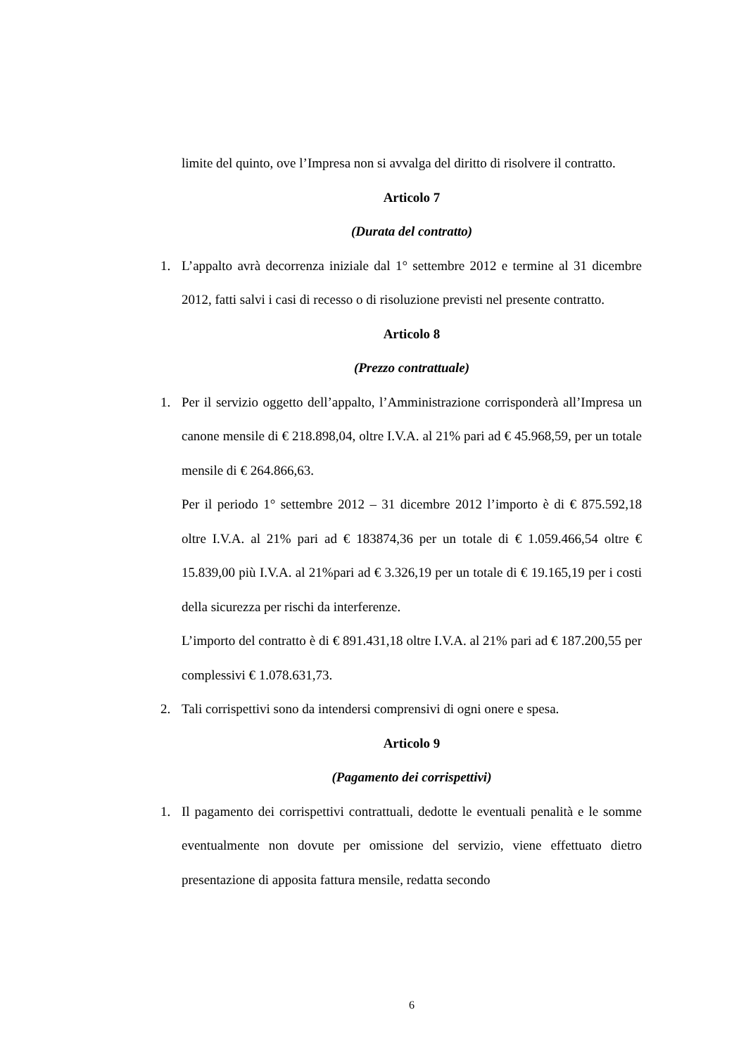limite del quinto, ove l’Impresa non si avvalga del diritto di risolvere il contratto.
Articolo 7
(Durata del contratto)
1. L’appalto avrà decorrenza iniziale dal 1° settembre 2012 e termine al 31 dicembre 2012, fatti salvi i casi di recesso o di risoluzione previsti nel presente contratto.
Articolo 8
(Prezzo contrattuale)
1. Per il servizio oggetto dell’appalto, l’Amministrazione corrisponderà all’Impresa un canone mensile di € 218.898,04, oltre I.V.A. al 21% pari ad € 45.968,59, per un totale mensile di € 264.866,63.
Per il periodo 1° settembre 2012 – 31 dicembre 2012 l’importo è di € 875.592,18 oltre I.V.A. al 21% pari ad € 183874,36 per un totale di € 1.059.466,54 oltre € 15.839,00 più I.V.A. al 21%pari ad € 3.326,19 per un totale di € 19.165,19 per i costi della sicurezza per rischi da interferenze.
L’importo del contratto è di € 891.431,18 oltre I.V.A. al 21% pari ad € 187.200,55 per complessivi € 1.078.631,73.
2. Tali corrispettivi sono da intendersi comprensivi di ogni onere e spesa.
Articolo 9
(Pagamento dei corrispettivi)
1. Il pagamento dei corrispettivi contrattuali, dedotte le eventuali penalità e le somme eventualmente non dovute per omissione del servizio, viene effettuato dietro presentazione di apposita fattura mensile, redatta secondo
6